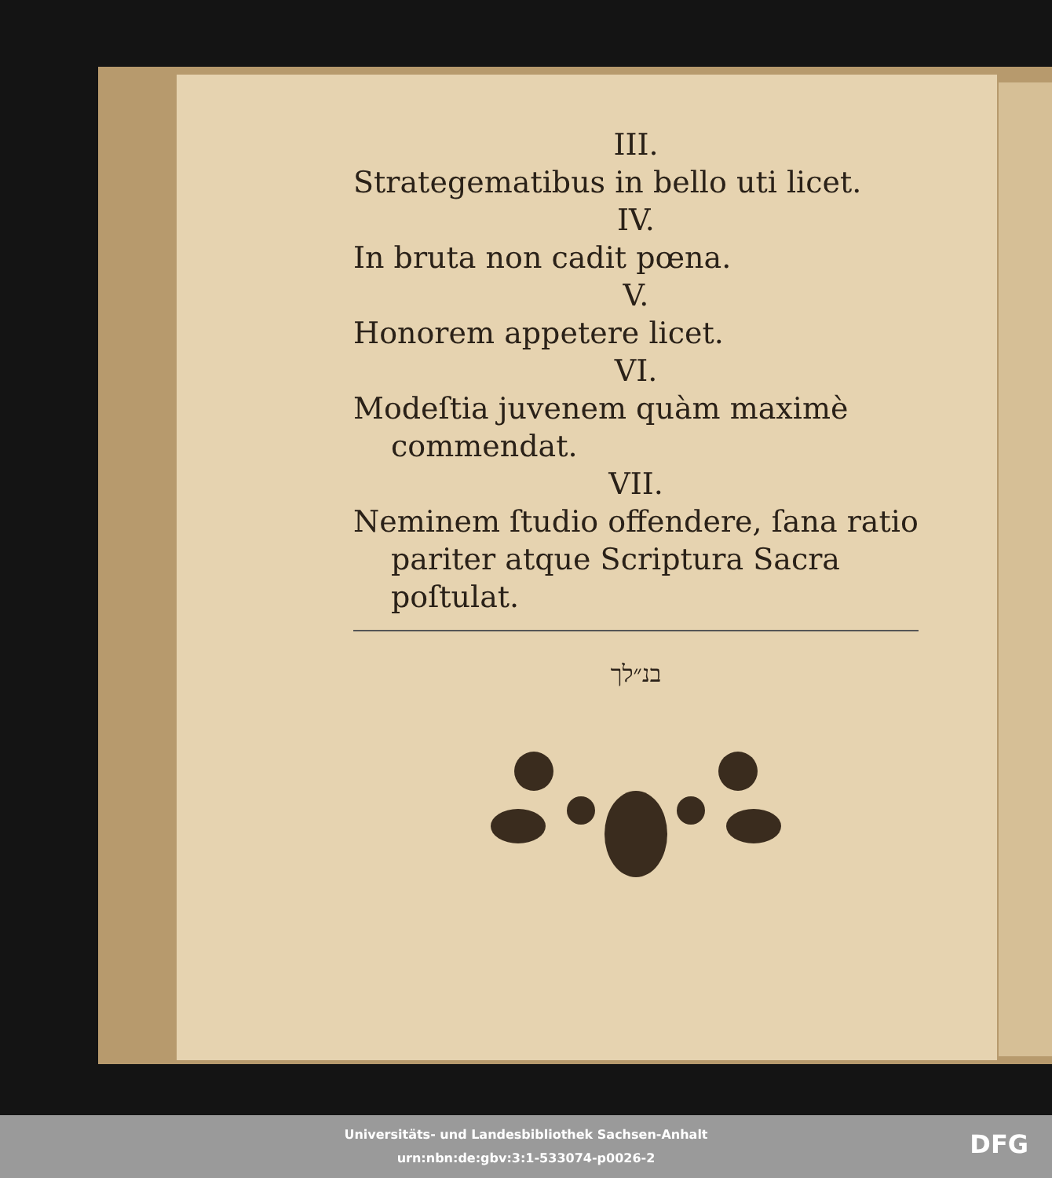III.
Strategematibus in bello uti licet.
IV.
In bruta non cadit pœna.
V.
Honorem appetere licet.
VI.
Modeſtia juvenem quàm maximè commendat.
VII.
Neminem ſtudio offendere, ſana ratio pariter atque Scriptura Sacra poſtulat.
בנ״לך
Universitäts- und Landesbibliothek Sachsen-Anhalt
urn:nbn:de:gbv:3:1-533074-p0026-2
DFG